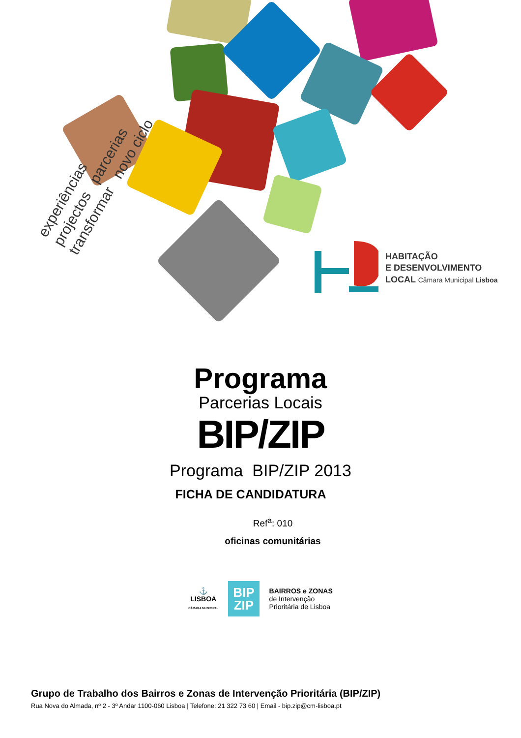experiências
projectos parcerias
transformar novo ciclo
HABITAÇÃO
E DESENVOLVIMENTO
LOCAL Câmara Municipal Lisboa
Programa
Parcerias Locais
BIP/ZIP
Programa BIP/ZIP 2013
FICHA DE CANDIDATURA
Ref<sup>a</sup>: 010
oficinas comunitárias
⚓
LISBOA
CÂMARA MUNICIPAL
BIP
ZIP
BAIRROS e ZONAS
de Intervenção
Prioritária de Lisboa
Grupo de Trabalho dos Bairros e Zonas de Intervenção Prioritária (BIP/ZIP)
Rua Nova do Almada, nº 2 - 3º Andar 1100-060 Lisboa | Telefone: 21 322 73 60 | Email - bip.zip@cm-lisboa.pt